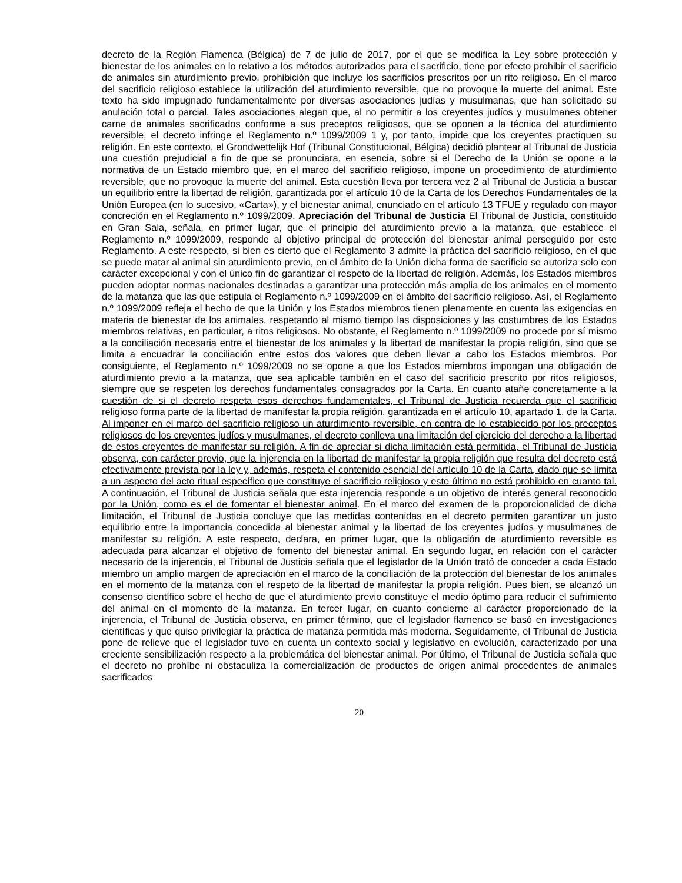decreto de la Región Flamenca (Bélgica) de 7 de julio de 2017, por el que se modifica la Ley sobre protección y bienestar de los animales en lo relativo a los métodos autorizados para el sacrificio, tiene por efecto prohibir el sacrificio de animales sin aturdimiento previo, prohibición que incluye los sacrificios prescritos por un rito religioso. En el marco del sacrificio religioso establece la utilización del aturdimiento reversible, que no provoque la muerte del animal. Este texto ha sido impugnado fundamentalmente por diversas asociaciones judías y musulmanas, que han solicitado su anulación total o parcial. Tales asociaciones alegan que, al no permitir a los creyentes judíos y musulmanes obtener carne de animales sacrificados conforme a sus preceptos religiosos, que se oponen a la técnica del aturdimiento reversible, el decreto infringe el Reglamento n.º 1099/2009 1 y, por tanto, impide que los creyentes practiquen su religión. En este contexto, el Grondwettelijk Hof (Tribunal Constitucional, Bélgica) decidió plantear al Tribunal de Justicia una cuestión prejudicial a fin de que se pronunciara, en esencia, sobre si el Derecho de la Unión se opone a la normativa de un Estado miembro que, en el marco del sacrificio religioso, impone un procedimiento de aturdimiento reversible, que no provoque la muerte del animal. Esta cuestión lleva por tercera vez 2 al Tribunal de Justicia a buscar un equilibrio entre la libertad de religión, garantizada por el artículo 10 de la Carta de los Derechos Fundamentales de la Unión Europea (en lo sucesivo, «Carta»), y el bienestar animal, enunciado en el artículo 13 TFUE y regulado con mayor concreción en el Reglamento n.º 1099/2009. Apreciación del Tribunal de Justicia El Tribunal de Justicia, constituido en Gran Sala, señala, en primer lugar, que el principio del aturdimiento previo a la matanza, que establece el Reglamento n.º 1099/2009, responde al objetivo principal de protección del bienestar animal perseguido por este Reglamento. A este respecto, si bien es cierto que el Reglamento 3 admite la práctica del sacrificio religioso, en el que se puede matar al animal sin aturdimiento previo, en el ámbito de la Unión dicha forma de sacrificio se autoriza solo con carácter excepcional y con el único fin de garantizar el respeto de la libertad de religión. Además, los Estados miembros pueden adoptar normas nacionales destinadas a garantizar una protección más amplia de los animales en el momento de la matanza que las que estipula el Reglamento n.º 1099/2009 en el ámbito del sacrificio religioso. Así, el Reglamento n.º 1099/2009 refleja el hecho de que la Unión y los Estados miembros tienen plenamente en cuenta las exigencias en materia de bienestar de los animales, respetando al mismo tiempo las disposiciones y las costumbres de los Estados miembros relativas, en particular, a ritos religiosos. No obstante, el Reglamento n.º 1099/2009 no procede por sí mismo a la conciliación necesaria entre el bienestar de los animales y la libertad de manifestar la propia religión, sino que se limita a encuadrar la conciliación entre estos dos valores que deben llevar a cabo los Estados miembros. Por consiguiente, el Reglamento n.º 1099/2009 no se opone a que los Estados miembros impongan una obligación de aturdimiento previo a la matanza, que sea aplicable también en el caso del sacrificio prescrito por ritos religiosos, siempre que se respeten los derechos fundamentales consagrados por la Carta. En cuanto atañe concretamente a la cuestión de si el decreto respeta esos derechos fundamentales, el Tribunal de Justicia recuerda que el sacrificio religioso forma parte de la libertad de manifestar la propia religión, garantizada en el artículo 10, apartado 1, de la Carta. Al imponer en el marco del sacrificio religioso un aturdimiento reversible, en contra de lo establecido por los preceptos religiosos de los creyentes judíos y musulmanes, el decreto conlleva una limitación del ejercicio del derecho a la libertad de estos creyentes de manifestar su religión. A fin de apreciar si dicha limitación está permitida, el Tribunal de Justicia observa, con carácter previo, que la injerencia en la libertad de manifestar la propia religión que resulta del decreto está efectivamente prevista por la ley y, además, respeta el contenido esencial del artículo 10 de la Carta, dado que se limita a un aspecto del acto ritual específico que constituye el sacrificio religioso y este último no está prohibido en cuanto tal. A continuación, el Tribunal de Justicia señala que esta injerencia responde a un objetivo de interés general reconocido por la Unión, como es el de fomentar el bienestar animal. En el marco del examen de la proporcionalidad de dicha limitación, el Tribunal de Justicia concluye que las medidas contenidas en el decreto permiten garantizar un justo equilibrio entre la importancia concedida al bienestar animal y la libertad de los creyentes judíos y musulmanes de manifestar su religión. A este respecto, declara, en primer lugar, que la obligación de aturdimiento reversible es adecuada para alcanzar el objetivo de fomento del bienestar animal. En segundo lugar, en relación con el carácter necesario de la injerencia, el Tribunal de Justicia señala que el legislador de la Unión trató de conceder a cada Estado miembro un amplio margen de apreciación en el marco de la conciliación de la protección del bienestar de los animales en el momento de la matanza con el respeto de la libertad de manifestar la propia religión. Pues bien, se alcanzó un consenso científico sobre el hecho de que el aturdimiento previo constituye el medio óptimo para reducir el sufrimiento del animal en el momento de la matanza. En tercer lugar, en cuanto concierne al carácter proporcionado de la injerencia, el Tribunal de Justicia observa, en primer término, que el legislador flamenco se basó en investigaciones científicas y que quiso privilegiar la práctica de matanza permitida más moderna. Seguidamente, el Tribunal de Justicia pone de relieve que el legislador tuvo en cuenta un contexto social y legislativo en evolución, caracterizado por una creciente sensibilización respecto a la problemática del bienestar animal. Por último, el Tribunal de Justicia señala que el decreto no prohíbe ni obstaculiza la comercialización de productos de origen animal procedentes de animales sacrificados
20